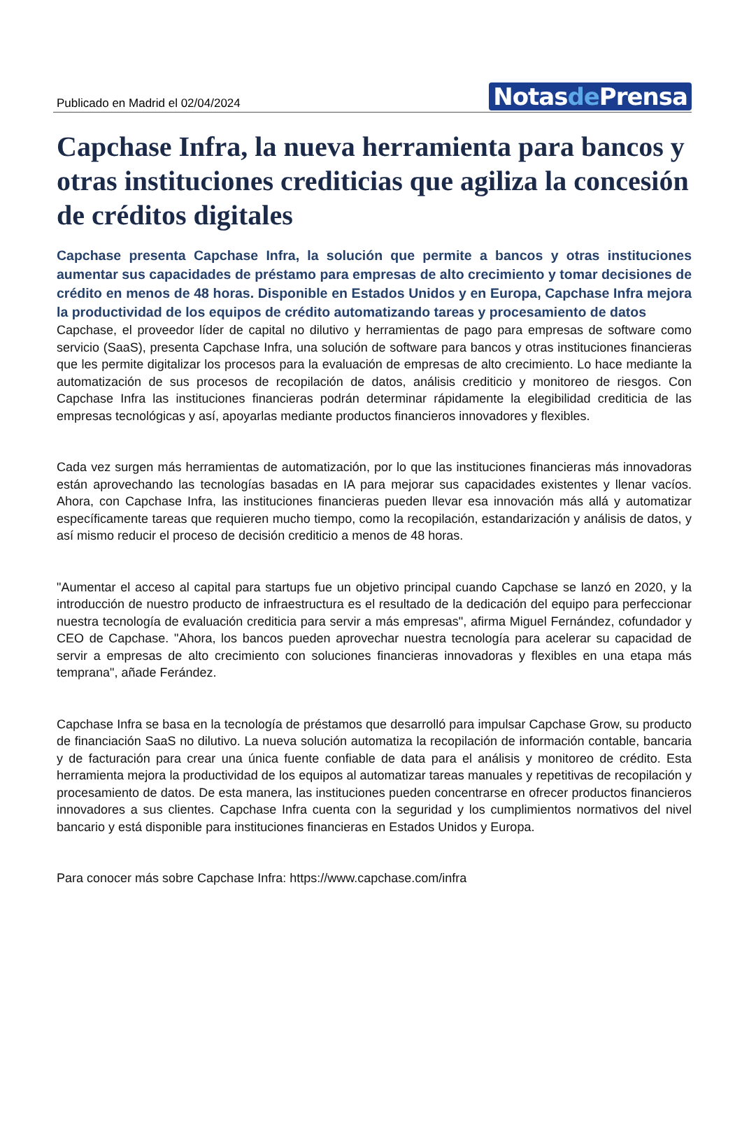Publicado en Madrid el 02/04/2024
Notasde Prensa
Capchase Infra, la nueva herramienta para bancos y otras instituciones crediticias que agiliza la concesión de créditos digitales
Capchase presenta Capchase Infra, la solución que permite a bancos y otras instituciones aumentar sus capacidades de préstamo para empresas de alto crecimiento y tomar decisiones de crédito en menos de 48 horas. Disponible en Estados Unidos y en Europa, Capchase Infra mejora la productividad de los equipos de crédito automatizando tareas y procesamiento de datos
Capchase, el proveedor líder de capital no dilutivo y herramientas de pago para empresas de software como servicio (SaaS), presenta Capchase Infra, una solución de software para bancos y otras instituciones financieras que les permite digitalizar los procesos para la evaluación de empresas de alto crecimiento. Lo hace mediante la automatización de sus procesos de recopilación de datos, análisis crediticio y monitoreo de riesgos. Con Capchase Infra las instituciones financieras podrán determinar rápidamente la elegibilidad crediticia de las empresas tecnológicas y así, apoyarlas mediante productos financieros innovadores y flexibles.
Cada vez surgen más herramientas de automatización, por lo que las instituciones financieras más innovadoras están aprovechando las tecnologías basadas en IA para mejorar sus capacidades existentes y llenar vacíos. Ahora, con Capchase Infra, las instituciones financieras pueden llevar esa innovación más allá y automatizar específicamente tareas que requieren mucho tiempo, como la recopilación, estandarización y análisis de datos, y así mismo reducir el proceso de decisión crediticio a menos de 48 horas.
"Aumentar el acceso al capital para startups fue un objetivo principal cuando Capchase se lanzó en 2020, y la introducción de nuestro producto de infraestructura es el resultado de la dedicación del equipo para perfeccionar nuestra tecnología de evaluación crediticia para servir a más empresas", afirma Miguel Fernández, cofundador y CEO de Capchase. "Ahora, los bancos pueden aprovechar nuestra tecnología para acelerar su capacidad de servir a empresas de alto crecimiento con soluciones financieras innovadoras y flexibles en una etapa más temprana", añade Ferández.
Capchase Infra se basa en la tecnología de préstamos que desarrolló para impulsar Capchase Grow, su producto de financiación SaaS no dilutivo. La nueva solución automatiza la recopilación de información contable, bancaria y de facturación para crear una única fuente confiable de data para el análisis y monitoreo de crédito. Esta herramienta mejora la productividad de los equipos al automatizar tareas manuales y repetitivas de recopilación y procesamiento de datos. De esta manera, las instituciones pueden concentrarse en ofrecer productos financieros innovadores a sus clientes. Capchase Infra cuenta con la seguridad y los cumplimientos normativos del nivel bancario y está disponible para instituciones financieras en Estados Unidos y Europa.
Para conocer más sobre Capchase Infra: https://www.capchase.com/infra